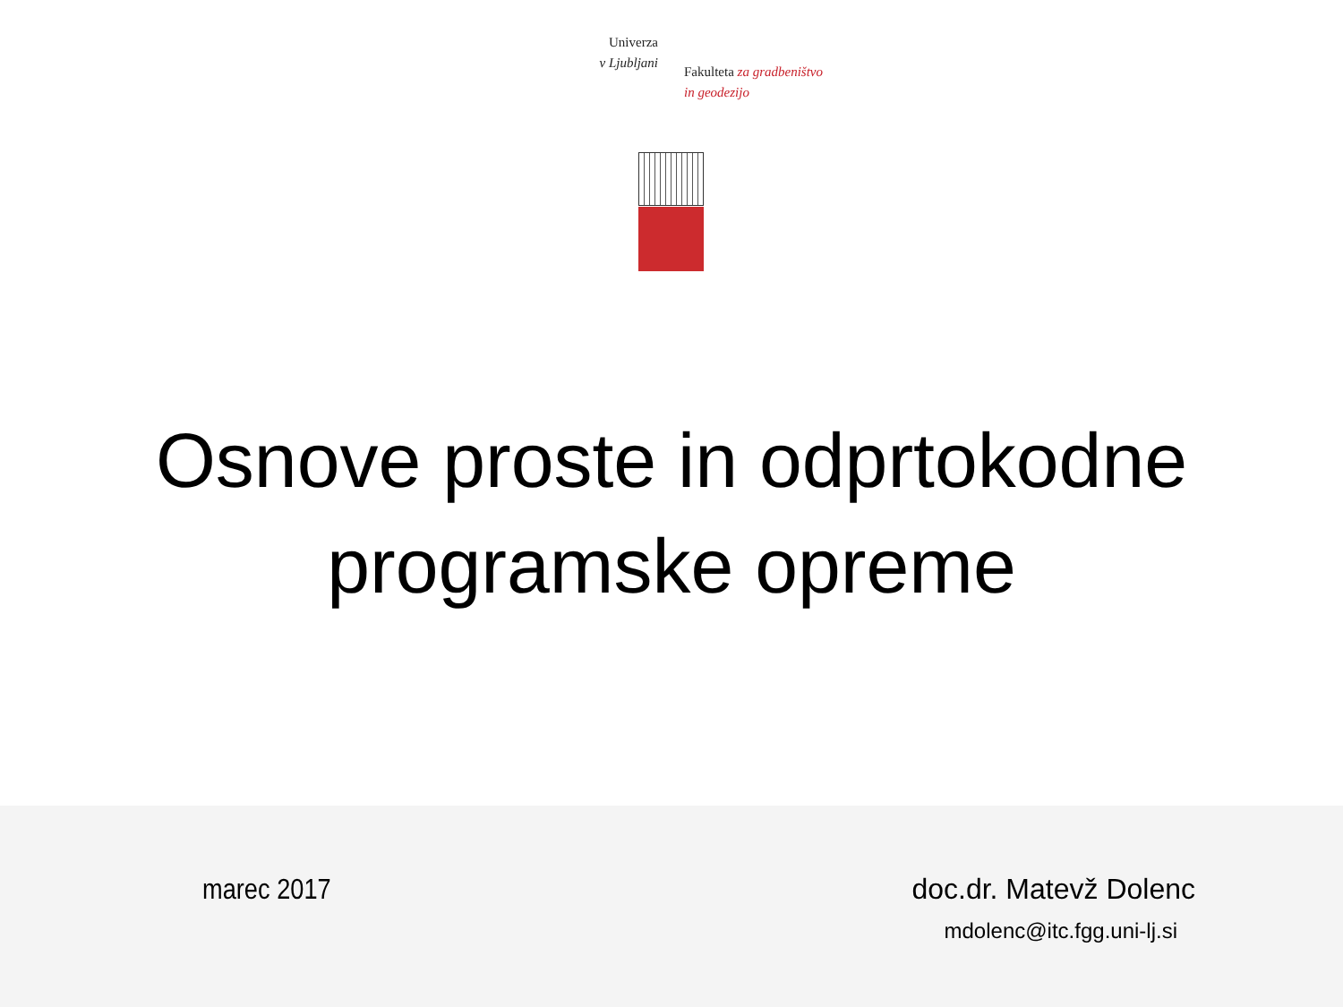Univerza
v Ljubljani
Fakulteta za gradbeništvo
in geodezijo
Osnove proste in odprtokodne
programske opreme
marec 2017
doc.dr. Matevž Dolenc
mdolenc@itc.fgg.uni-lj.si